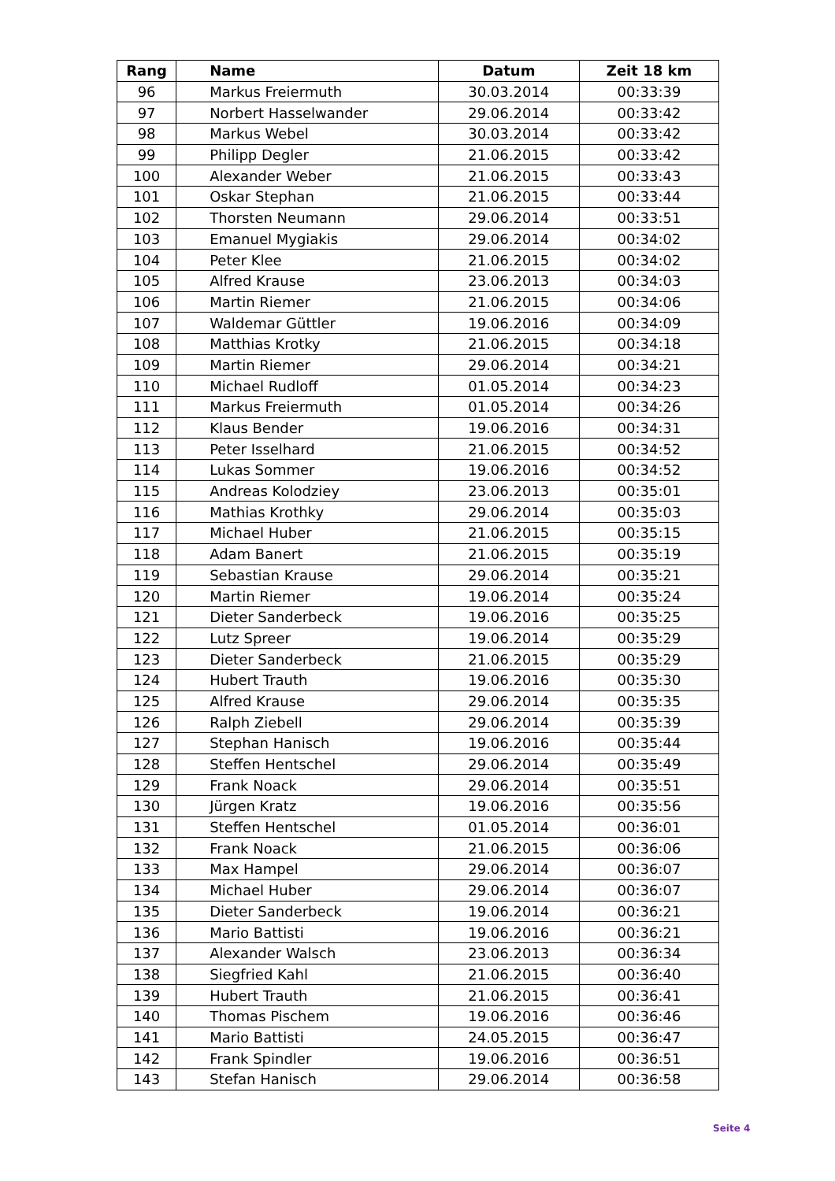| Rang | Name | Datum | Zeit 18 km |
| --- | --- | --- | --- |
| 96 | Markus Freiermuth | 30.03.2014 | 00:33:39 |
| 97 | Norbert Hasselwander | 29.06.2014 | 00:33:42 |
| 98 | Markus Webel | 30.03.2014 | 00:33:42 |
| 99 | Philipp Degler | 21.06.2015 | 00:33:42 |
| 100 | Alexander Weber | 21.06.2015 | 00:33:43 |
| 101 | Oskar Stephan | 21.06.2015 | 00:33:44 |
| 102 | Thorsten Neumann | 29.06.2014 | 00:33:51 |
| 103 | Emanuel Mygiakis | 29.06.2014 | 00:34:02 |
| 104 | Peter Klee | 21.06.2015 | 00:34:02 |
| 105 | Alfred Krause | 23.06.2013 | 00:34:03 |
| 106 | Martin Riemer | 21.06.2015 | 00:34:06 |
| 107 | Waldemar Güttler | 19.06.2016 | 00:34:09 |
| 108 | Matthias Krotky | 21.06.2015 | 00:34:18 |
| 109 | Martin Riemer | 29.06.2014 | 00:34:21 |
| 110 | Michael Rudloff | 01.05.2014 | 00:34:23 |
| 111 | Markus Freiermuth | 01.05.2014 | 00:34:26 |
| 112 | Klaus Bender | 19.06.2016 | 00:34:31 |
| 113 | Peter Isselhard | 21.06.2015 | 00:34:52 |
| 114 | Lukas Sommer | 19.06.2016 | 00:34:52 |
| 115 | Andreas Kolodziey | 23.06.2013 | 00:35:01 |
| 116 | Mathias Krothky | 29.06.2014 | 00:35:03 |
| 117 | Michael Huber | 21.06.2015 | 00:35:15 |
| 118 | Adam Banert | 21.06.2015 | 00:35:19 |
| 119 | Sebastian Krause | 29.06.2014 | 00:35:21 |
| 120 | Martin Riemer | 19.06.2014 | 00:35:24 |
| 121 | Dieter Sanderbeck | 19.06.2016 | 00:35:25 |
| 122 | Lutz Spreer | 19.06.2014 | 00:35:29 |
| 123 | Dieter Sanderbeck | 21.06.2015 | 00:35:29 |
| 124 | Hubert Trauth | 19.06.2016 | 00:35:30 |
| 125 | Alfred Krause | 29.06.2014 | 00:35:35 |
| 126 | Ralph Ziebell | 29.06.2014 | 00:35:39 |
| 127 | Stephan Hanisch | 19.06.2016 | 00:35:44 |
| 128 | Steffen Hentschel | 29.06.2014 | 00:35:49 |
| 129 | Frank Noack | 29.06.2014 | 00:35:51 |
| 130 | Jürgen Kratz | 19.06.2016 | 00:35:56 |
| 131 | Steffen Hentschel | 01.05.2014 | 00:36:01 |
| 132 | Frank Noack | 21.06.2015 | 00:36:06 |
| 133 | Max Hampel | 29.06.2014 | 00:36:07 |
| 134 | Michael Huber | 29.06.2014 | 00:36:07 |
| 135 | Dieter Sanderbeck | 19.06.2014 | 00:36:21 |
| 136 | Mario Battisti | 19.06.2016 | 00:36:21 |
| 137 | Alexander Walsch | 23.06.2013 | 00:36:34 |
| 138 | Siegfried Kahl | 21.06.2015 | 00:36:40 |
| 139 | Hubert Trauth | 21.06.2015 | 00:36:41 |
| 140 | Thomas Pischem | 19.06.2016 | 00:36:46 |
| 141 | Mario Battisti | 24.05.2015 | 00:36:47 |
| 142 | Frank Spindler | 19.06.2016 | 00:36:51 |
| 143 | Stefan Hanisch | 29.06.2014 | 00:36:58 |
Seite 4